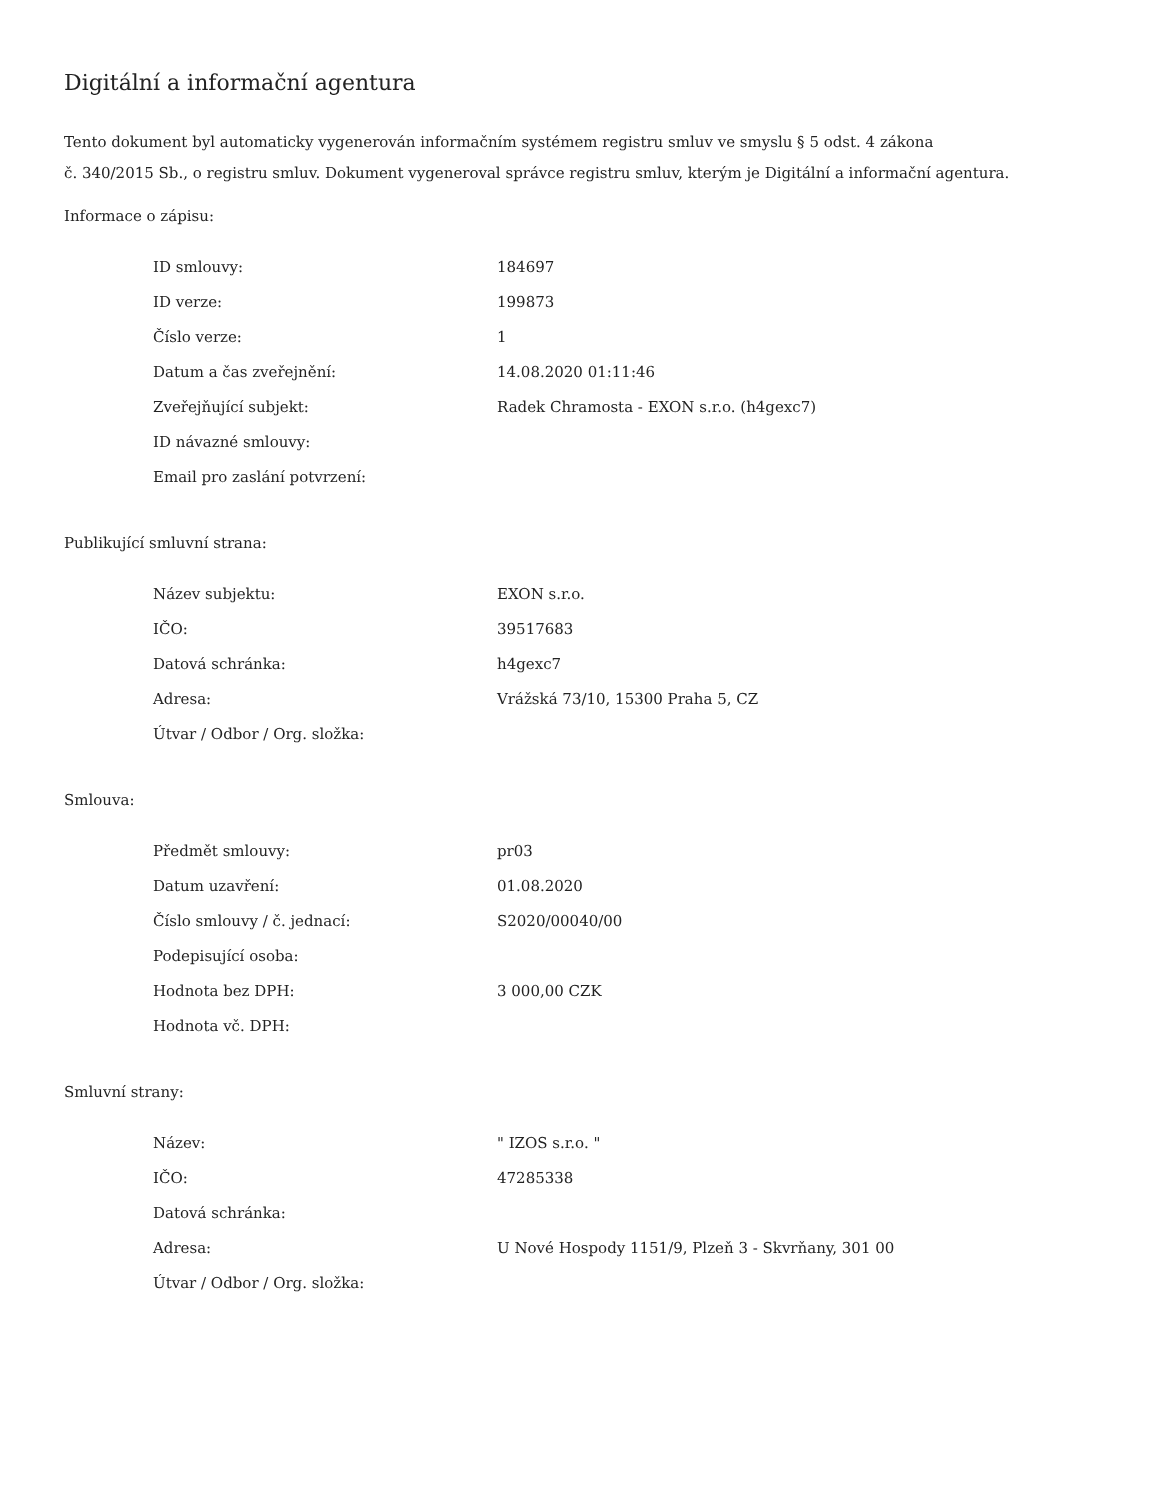Digitální a informační agentura
Tento dokument byl automaticky vygenerován informačním systémem registru smluv ve smyslu § 5 odst. 4 zákona
č. 340/2015 Sb., o registru smluv. Dokument vygeneroval správce registru smluv, kterým je Digitální a informační agentura.
Informace o zápisu:
| ID smlouvy: | 184697 |
| ID verze: | 199873 |
| Číslo verze: | 1 |
| Datum a čas zveřejnění: | 14.08.2020 01:11:46 |
| Zveřejňující subjekt: | Radek Chramosta - EXON s.r.o. (h4gexc7) |
| ID návazné smlouvy: | |
| Email pro zaslání potvrzení: | |
Publikující smluvní strana:
| Název subjektu: | EXON s.r.o. |
| IČO: | 39517683 |
| Datová schránka: | h4gexc7 |
| Adresa: | Vrážská 73/10, 15300 Praha 5, CZ |
| Útvar / Odbor / Org. složka: | |
Smlouva:
| Předmět smlouvy: | pr03 |
| Datum uzavření: | 01.08.2020 |
| Číslo smlouvy / č. jednací: | S2020/00040/00 |
| Podepisující osoba: | |
| Hodnota bez DPH: | 3 000,00 CZK |
| Hodnota vč. DPH: | |
Smluvní strany:
| Název: | " IZOS s.r.o. " |
| IČO: | 47285338 |
| Datová schránka: | |
| Adresa: | U Nové Hospody 1151/9, Plzeň 3 - Skvrňany, 301 00 |
| Útvar / Odbor / Org. složka: | |